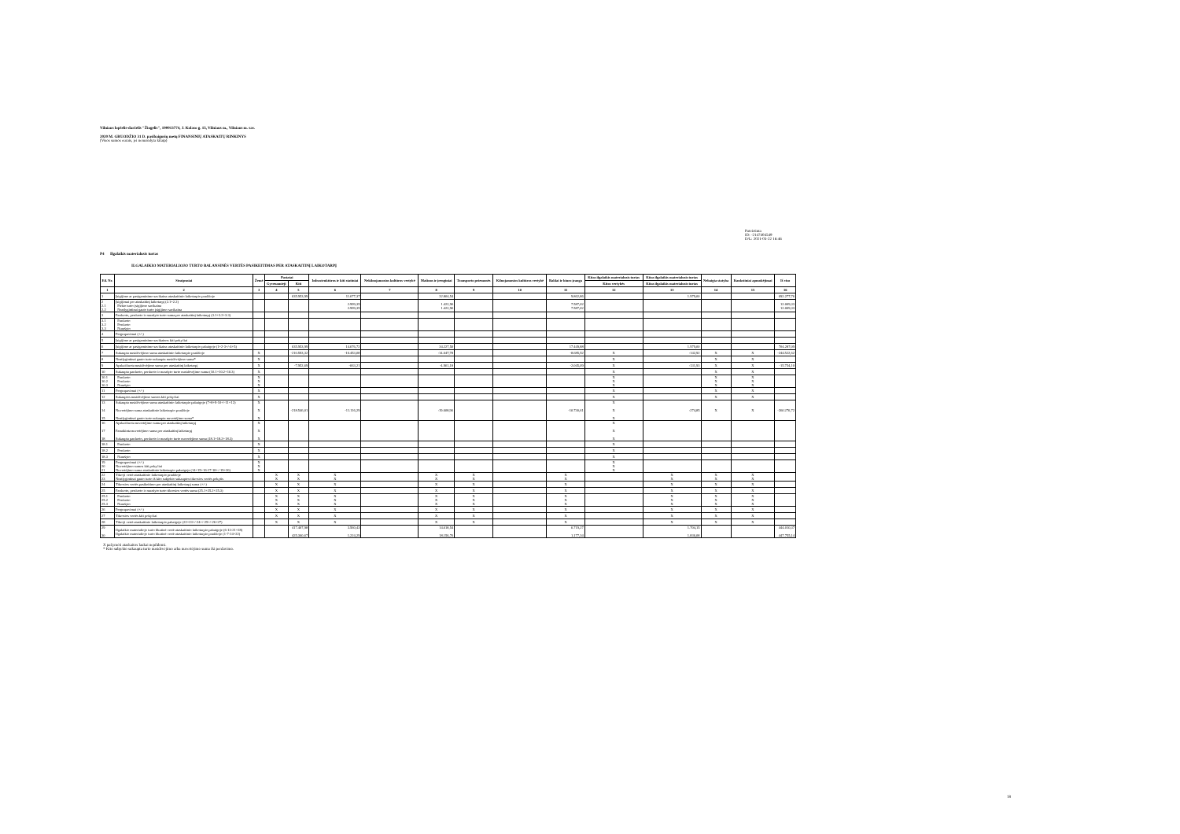Vilniaus lopšelis-darželis "Žiogelis", 190013774, J. Kolaso g. 15, Vilniaus m., Vilniaus m. sav.
2020 M. GRUODŽIO 31 D. pasibaigusių metų FINANSINIŲ ATASKAITŲ RINKINYS
(Visos sumos eurais, jei nenurodyta kitaip)
Patvirtinta
ID: -2147404549
D/L: 2021-03-22 16:46
P4 Ilgalaikis materialusis turtas
ILGALAIKIO MATERIALIOJO TURTO BALANSINĖS VERTĖS PASIKEITIMAS PER ATASKAITINĮ LAIKOTARPĮ
| Eil. Nr. | Straipsniai | Žemė | Pastatai | | Infrastruktūros ir kiti statiniai | Nekilnojamosios kultūros vertybė | Mašinos ir įrenginiai | Transporto priemonės | Kilnojamosios kultūros vertybė | Baldai ir biuro įranga | Kitas ilgalaikis materialusis turtas | Kitas ilgalaikis materialusis turtas | Nebaigta statyba | Išankstiniai apmokėjimai | Iš viso |
| --- | --- | --- | --- | --- | --- | --- | --- | --- | --- | --- | --- | --- | --- | --- | --- |
| | | | Gyvenamieji | Kiti | | | | | | | Kitos vertybės | Kitas ilgalaikis materialusis turtas | | | |
| 1 | 2 | 3 | 4 | 5 | 6 | 7 | 8 | 9 | 10 | 11 | 12 | 13 | 14 | 15 | 16 |
| 1 | Įsigijimo ar pasigaminimo savikaina ataskaitinio laikotarpio pradžioje | | | 635.953,99 | 11.677,37 | | 32.804,54 | | | 9.862,86 | | 1.979,00 | | | 692.277,76 |
| 2 2.1 2.2 | Įsigijimai per ataskaitinį laikotarpį (2.1+2.2) Pirkto turto įsigijimo savikaina Neatlygintinai gauto turto įsigijimo savikaina | | | | 2.999,35 2.999,35 | | 1.422,96 1.422,96 | | | 7.587,02 7.587,02 | | | | | 12.009,33 12.009,33 |
| 3 | Parduoto, perduoto ir nurašyto turto suma per ataskaitinį laikotarpį (3.1+3.2+3.3) | | | | | | | | | | | | | | |
| 3.1 3.2 3.3 | Parduoto Perduoto Nurašyto | | | | | | | | | | | | | | |
| 4 | Pergrupavimai (+/-) | | | | | | | | | | | | | | |
| 5 | Įsigijimo ar pasigaminimo savikainos kiti pokyčiai | | | | | | | | | | | | | | |
| 6 | Įsigijimo ar pasigaminimo savikaina ataskaitinio laikotarpio pabaigoje (1+2-3+/-4+5) | | | 635.953,99 | 14.676,72 | | 34.227,50 | | | 17.449,88 | | 1.979,00 | | | 704.287,09 |
| 7 | Sukaupta nusidėvėjimo suma ataskaitinio laikotarpio pradžioje | X | | -210.593,32 | -10.453,08 | | -14.647,78 | | | -8.685,52 | X | -142,92 | X | X | -244.522,62 |
| 8 | Neatlygintinai gauto turto sukaupta nusidėvėjimo suma* | X | | | | | | | | | X | | X | X | |
| 9 | Apskaičiuota nusidėvėjimo suma per ataskaitinį laikotarpį | X | | -7.952,69 | -663,21 | | -4.961,18 | | | -2.045,09 | X | -131,93 | X | X | -15.754,10 |
| 10 | Sukaupta parduoto, perduoto ir nurašyto turto nusidėvėjimo suma (10.1+10.2+10.3) | X | | | | | | | | | X | | X | X | |
| 10.1 10.2 10.3 | Parduoto Perduoto Nurašyto | X X X | | | | | | | | | X X X | | X X X | X X X | |
| 11 | Pergrupavimai (+/-) | X | | | | | | | | | X | | X | X | |
| 12 | Sukauptos nusidėvėjimo sumos kiti pokyčiai | X | | | | | | | | | X | | X | X | |
| 13 14 15 | Sukaupta nusidėvėjimo suma ataskaitinio laikotarpio pabaigoje (7+8+9-10+/-11+12) Nuvertėjimo suma ataskaitinio laikotarpio pradžioje Neatlygintinai gauto turto sukaupta nuvertėjimo suma* | X X X | | -218.546,01 | -11.116,29 | | -19.608,96 | | | -10.730,61 | X X X | -274,85 | X | X | -260.276,72 |
| 16 17 18 | Apskaičiuota nuvertėjimo suma per ataskaitinį laikotarpį Panaikinta nuvertėjimo suma per ataskaitinį laikotarpį Sukaupta parduoto, perduoto ir nurašyto turto nuvertėjimo suma (18.1+18.2+18.3) | X X X | | | | | | | | | X X X | | | | |
| 18.1 | Parduoto | X | | | | | | | | | X | | | | |
| 18.2 | Perduoto | X | | | | | | | | | X | | | | |
| 18.3 | Nurašyto | X | | | | | | | | | X | | | | |
| 19 20 21 | Pergrupavimai (+/-) Nuvertėjimo sumos kiti pokyčiai Nuvertėjimo suma ataskaitinio laikotarpio pabaigoje (14+15+16-17-18+/-19+20) | X X X | | | | | | | | | X X X | | | | |
| 22 23 | Tikroji vertė ataskaitinio laikotarpio pradžioje Neatlygintinai gauto turto iš kito subjekto sukauptos tikrosios vertės pokytis | | X X | X X | X X | | X X | X X | | X X | | X X | X X | X X | |
| 24 | Tikrosios vertės pasikeitimo per ataskaitinį laikotarpį suma (+/-) | | X | X | X | | X | X | | X | | X | X | X | |
| 25 | Parduoto, perduoto ir nurašyto turto tikrosios vertės suma (25.1+25.2+25.3) | | X | X | X | | X | X | | X | | X | X | X | |
| 25.1 25.2 25.3 | Parduoto Perduoto Nurašyto | | X X X | X X X | X X X | | X X X | X X X | | X X X | | X X X | X X X | X X X | |
| 26 | Pergrupavimai (+/-) | | X | X | X | | X | X | | X | | X | X | X | |
| 27 | Tikrosios vertės kiti pokyčiai | | X | X | X | | X | X | | X | | X | X | X | |
| 28 | Tikroji vertė ataskaitinio laikotarpio pabaigoje (22+23+/-24+/-25+/-26+27) | | X | X | X | | X | X | | X | | X | X | X | |
| 29 30 | Ilgalaikio materialiojo turto likutinė vertė ataskaitinio laikotarpio pabaigoje (6-13-21+28) Ilgalaikio materialiojo turto likutinė vertė ataskaitinio laikotarpio pradžioje (1-7-14+22) | | | 417.407,98 425.360,67 | 3.560,43 1.224,29 | | 14.618,54 18.156,76 | | | 6.719,27 1.177,34 | | 1.704,15 1.836,08 | | | 444.010,37 447.755,14 |
X pažymėti ataskaitos laukai nepildomi.
* Kito subjekto sukaupta turto nusidėvėjimo arba nuvertėjimo suma iki perdavimo.
18